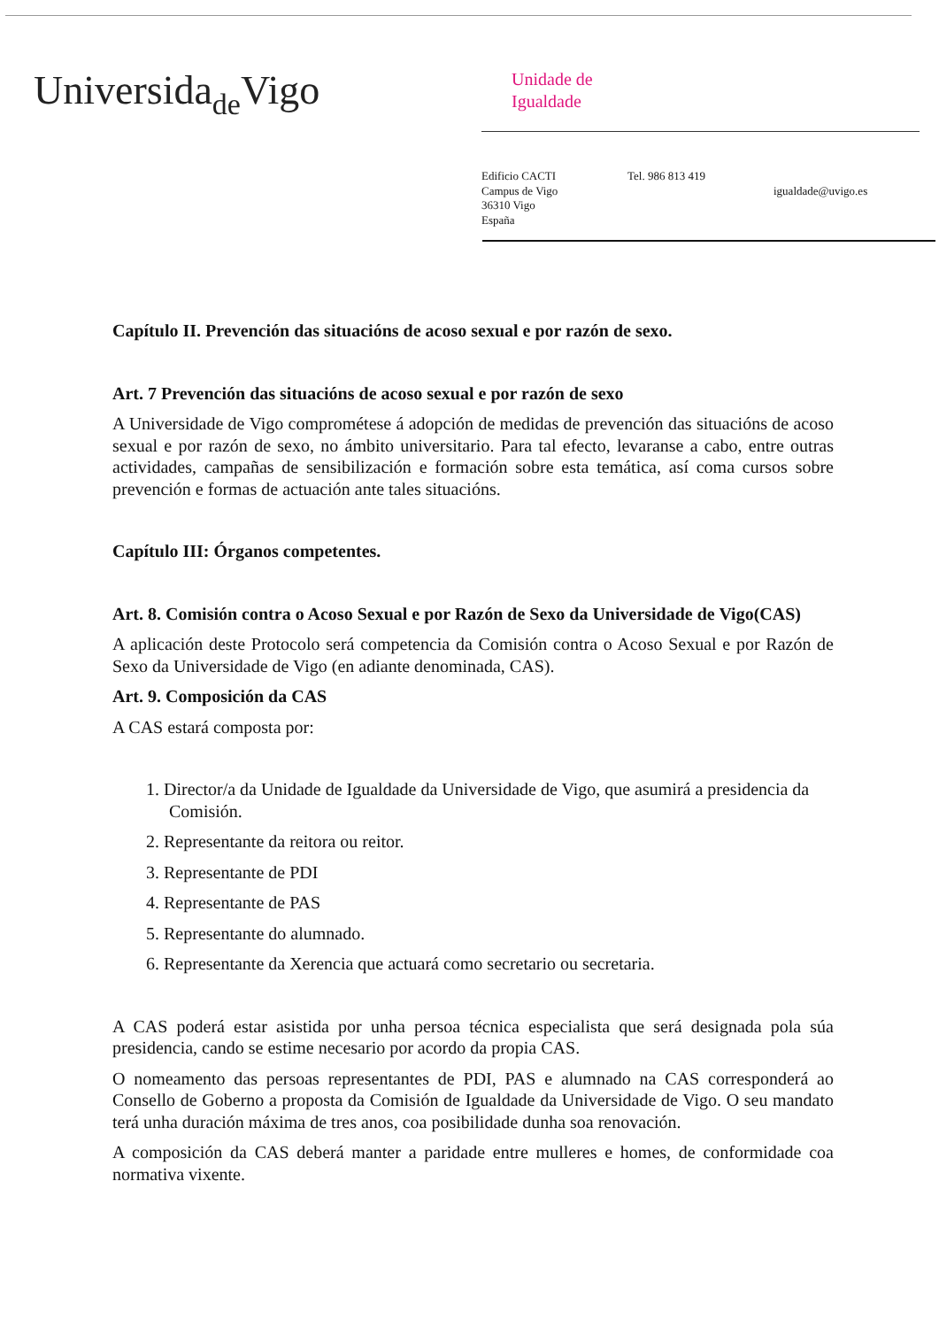Universidade Vigo
Unidade de
Igualdade
Edificio CACTI
Campus de Vigo
36310 Vigo
España
Tel. 986 813 419
igualdade@uvigo.es
Capítulo II. Prevención das situacións de acoso sexual e por razón de sexo.
Art. 7 Prevención das situacións de acoso sexual e por razón de sexo
A Universidade de Vigo comprométese á adopción de medidas de prevención das situacións de acoso sexual e por razón de sexo, no ámbito universitario. Para tal efecto, levaranse a cabo, entre outras actividades, campañas de sensibilización e formación sobre esta temática, así coma cursos sobre prevención e formas de actuación ante tales situacións.
Capítulo III: Órganos competentes.
Art. 8. Comisión contra o Acoso Sexual e por Razón de Sexo da Universidade de Vigo(CAS)
A aplicación deste Protocolo será competencia da Comisión contra o Acoso Sexual e por Razón de Sexo da Universidade de Vigo (en adiante denominada, CAS).
Art. 9. Composición da CAS
A CAS estará composta por:
1. Director/a da Unidade de Igualdade da Universidade de Vigo, que asumirá a presidencia da Comisión.
2. Representante da reitora ou reitor.
3. Representante de PDI
4. Representante de PAS
5. Representante do alumnado.
6. Representante da Xerencia que actuará como secretario ou secretaria.
A CAS poderá estar asistida por unha persoa técnica especialista que será designada pola súa presidencia, cando se estime necesario por acordo da propia CAS.
O nomeamento das persoas representantes de PDI, PAS e alumnado na CAS corresponderá ao Consello de Goberno a proposta da Comisión de Igualdade da Universidade de Vigo. O seu mandato terá unha duración máxima de tres anos, coa posibilidade dunha soa renovación.
A composición da CAS deberá manter a paridade entre mulleres e homes, de conformidade coa normativa vixente.